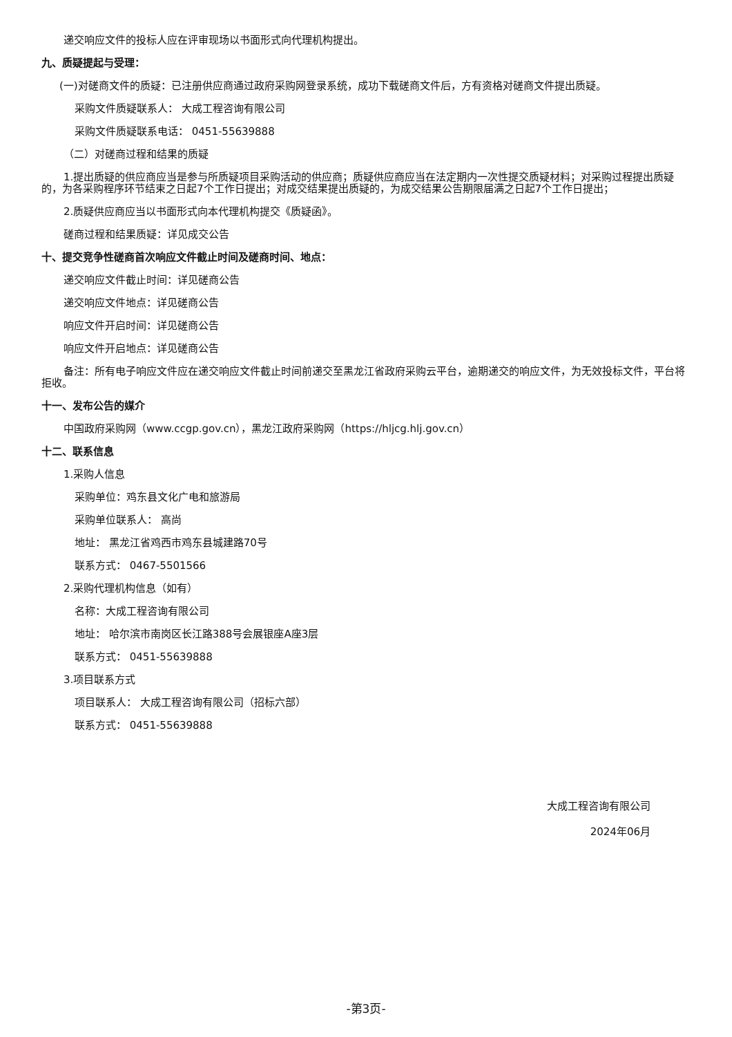递交响应文件的投标人应在评审现场以书面形式向代理机构提出。
九、质疑提起与受理：
(一)对磋商文件的质疑：已注册供应商通过政府采购网登录系统，成功下载磋商文件后，方有资格对磋商文件提出质疑。
采购文件质疑联系人： 大成工程咨询有限公司
采购文件质疑联系电话： 0451-55639888
（二）对磋商过程和结果的质疑
1.提出质疑的供应商应当是参与所质疑项目采购活动的供应商；质疑供应商应当在法定期内一次性提交质疑材料；对采购过程提出质疑的，为各采购程序环节结束之日起7个工作日提出；对成交结果提出质疑的，为成交结果公告期限届满之日起7个工作日提出；
2.质疑供应商应当以书面形式向本代理机构提交《质疑函》。
磋商过程和结果质疑：详见成交公告
十、提交竞争性磋商首次响应文件截止时间及磋商时间、地点：
递交响应文件截止时间：详见磋商公告
递交响应文件地点：详见磋商公告
响应文件开启时间：详见磋商公告
响应文件开启地点：详见磋商公告
备注：所有电子响应文件应在递交响应文件截止时间前递交至黑龙江省政府采购云平台，逾期递交的响应文件，为无效投标文件，平台将拒收。
十一、发布公告的媒介
中国政府采购网（www.ccgp.gov.cn），黑龙江政府采购网（https://hljcg.hlj.gov.cn）
十二、联系信息
1.采购人信息
采购单位：鸡东县文化广电和旅游局
采购单位联系人： 高尚
地址： 黑龙江省鸡西市鸡东县城建路70号
联系方式： 0467-5501566
2.采购代理机构信息（如有）
名称：大成工程咨询有限公司
地址： 哈尔滨市南岗区长江路388号会展银座A座3层
联系方式： 0451-55639888
3.项目联系方式
项目联系人： 大成工程咨询有限公司（招标六部）
联系方式： 0451-55639888
大成工程咨询有限公司
2024年06月
-第3页-